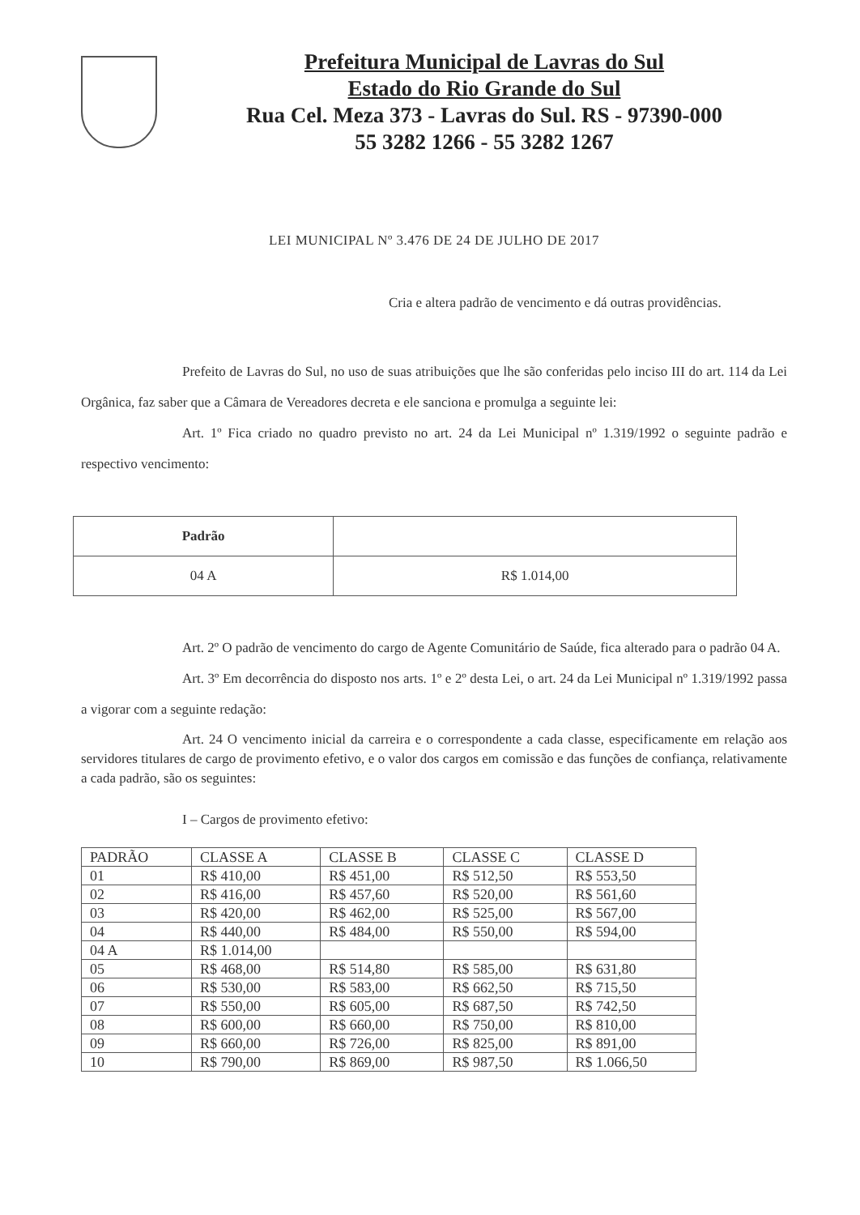Prefeitura Municipal de Lavras do Sul
Estado do Rio Grande do Sul
Rua Cel. Meza 373 - Lavras do Sul. RS - 97390-000
55 3282 1266 - 55 3282 1267
LEI MUNICIPAL Nº 3.476 DE 24 DE JULHO DE 2017
Cria e altera padrão de vencimento e dá outras providências.
Prefeito de Lavras do Sul, no uso de suas atribuições que lhe são conferidas pelo inciso III do art. 114 da Lei Orgânica, faz saber que a Câmara de Vereadores decreta e ele sanciona e promulga a seguinte lei:
Art. 1º Fica criado no quadro previsto no art. 24 da Lei Municipal nº 1.319/1992 o seguinte padrão e respectivo vencimento:
| Padrão | |
| 04 A | R$ 1.014,00 |
Art. 2º O padrão de vencimento do cargo de Agente Comunitário de Saúde, fica alterado para o padrão 04 A.
Art. 3º Em decorrência do disposto nos arts. 1º e 2º desta Lei, o art. 24 da Lei Municipal nº 1.319/1992 passa a vigorar com a seguinte redação:
Art. 24 O vencimento inicial da carreira e o correspondente a cada classe, especificamente em relação aos servidores titulares de cargo de provimento efetivo, e o valor dos cargos em comissão e das funções de confiança, relativamente a cada padrão, são os seguintes:
I – Cargos de provimento efetivo:
| PADRÃO | CLASSE A | CLASSE B | CLASSE C | CLASSE D |
| 01 | R$ 410,00 | R$ 451,00 | R$ 512,50 | R$ 553,50 |
| 02 | R$ 416,00 | R$ 457,60 | R$ 520,00 | R$ 561,60 |
| 03 | R$ 420,00 | R$ 462,00 | R$ 525,00 | R$ 567,00 |
| 04 | R$ 440,00 | R$ 484,00 | R$ 550,00 | R$ 594,00 |
| 04 A | R$ 1.014,00 | | | |
| 05 | R$ 468,00 | R$ 514,80 | R$ 585,00 | R$ 631,80 |
| 06 | R$ 530,00 | R$ 583,00 | R$ 662,50 | R$ 715,50 |
| 07 | R$ 550,00 | R$ 605,00 | R$ 687,50 | R$ 742,50 |
| 08 | R$ 600,00 | R$ 660,00 | R$ 750,00 | R$ 810,00 |
| 09 | R$ 660,00 | R$ 726,00 | R$ 825,00 | R$ 891,00 |
| 10 | R$ 790,00 | R$ 869,00 | R$ 987,50 | R$ 1.066,50 |